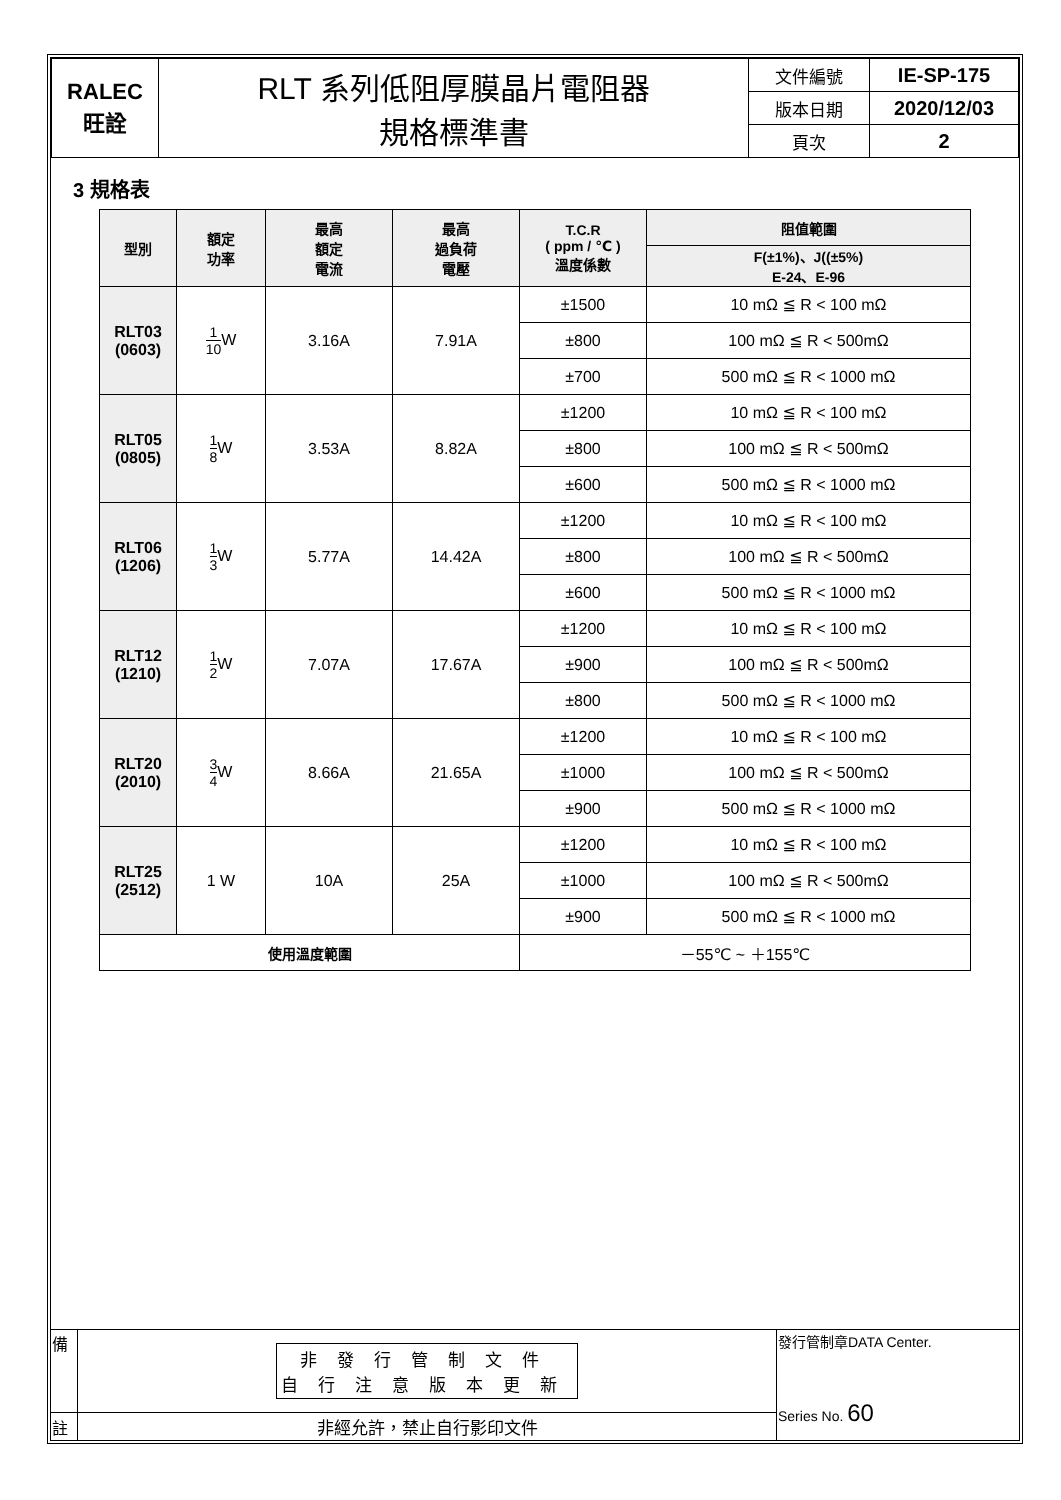| RALEC 旺詮 | RLT 系列低阻厚膜晶片電阻器 規格標準書 | 文件編號 | IE-SP-175 |
| | | 版本日期 | 2020/12/03 |
| | | 頁次 | 2 |
3 規格表
| 型別 | 額定 功率 | 最高 額定 電流 | 最高 過負荷 電壓 | T.C.R ( ppm / ℃ ) 溫度係數 | 阻值範圍 |
| --- | --- | --- | --- | --- | --- |
| | | | | | F(±1%)、J((±5%) E-24、E-96 |
| RLT03 (0603) | 1 10 W | 3.16A | 7.91A | ±1500 | 10 mΩ ≦ R < 100 mΩ |
| | | | | ±800 | 100 mΩ ≦ R < 500mΩ |
| | | | | ±700 | 500 mΩ ≦ R < 1000 mΩ |
| RLT05 (0805) | 1 8 W | 3.53A | 8.82A | ±1200 | 10 mΩ ≦ R < 100 mΩ |
| | | | | ±800 | 100 mΩ ≦ R < 500mΩ |
| | | | | ±600 | 500 mΩ ≦ R < 1000 mΩ |
| RLT06 (1206) | 1 3 W | 5.77A | 14.42A | ±1200 | 10 mΩ ≦ R < 100 mΩ |
| | | | | ±800 | 100 mΩ ≦ R < 500mΩ |
| | | | | ±600 | 500 mΩ ≦ R < 1000 mΩ |
| RLT12 (1210) | 1 2 W | 7.07A | 17.67A | ±1200 | 10 mΩ ≦ R < 100 mΩ |
| | | | | ±900 | 100 mΩ ≦ R < 500mΩ |
| | | | | ±800 | 500 mΩ ≦ R < 1000 mΩ |
| RLT20 (2010) | 3 4 W | 8.66A | 21.65A | ±1200 | 10 mΩ ≦ R < 100 mΩ |
| | | | | ±1000 | 100 mΩ ≦ R < 500mΩ |
| | | | | ±900 | 500 mΩ ≦ R < 1000 mΩ |
| RLT25 (2512) | 1 W | 10A | 25A | ±1200 | 10 mΩ ≦ R < 100 mΩ |
| | | | | ±1000 | 100 mΩ ≦ R < 500mΩ |
| | | | | ±900 | 500 mΩ ≦ R < 1000 mΩ |
| 使用溫度範圍 | | | | －55℃ ~ ＋155℃ | |
| 備 | 非發行管制文件 自行注意版本更新 | 發行管制章DATA Center. Series No. 60 |
| 註 | 非經允許，禁止自行影印文件 | |